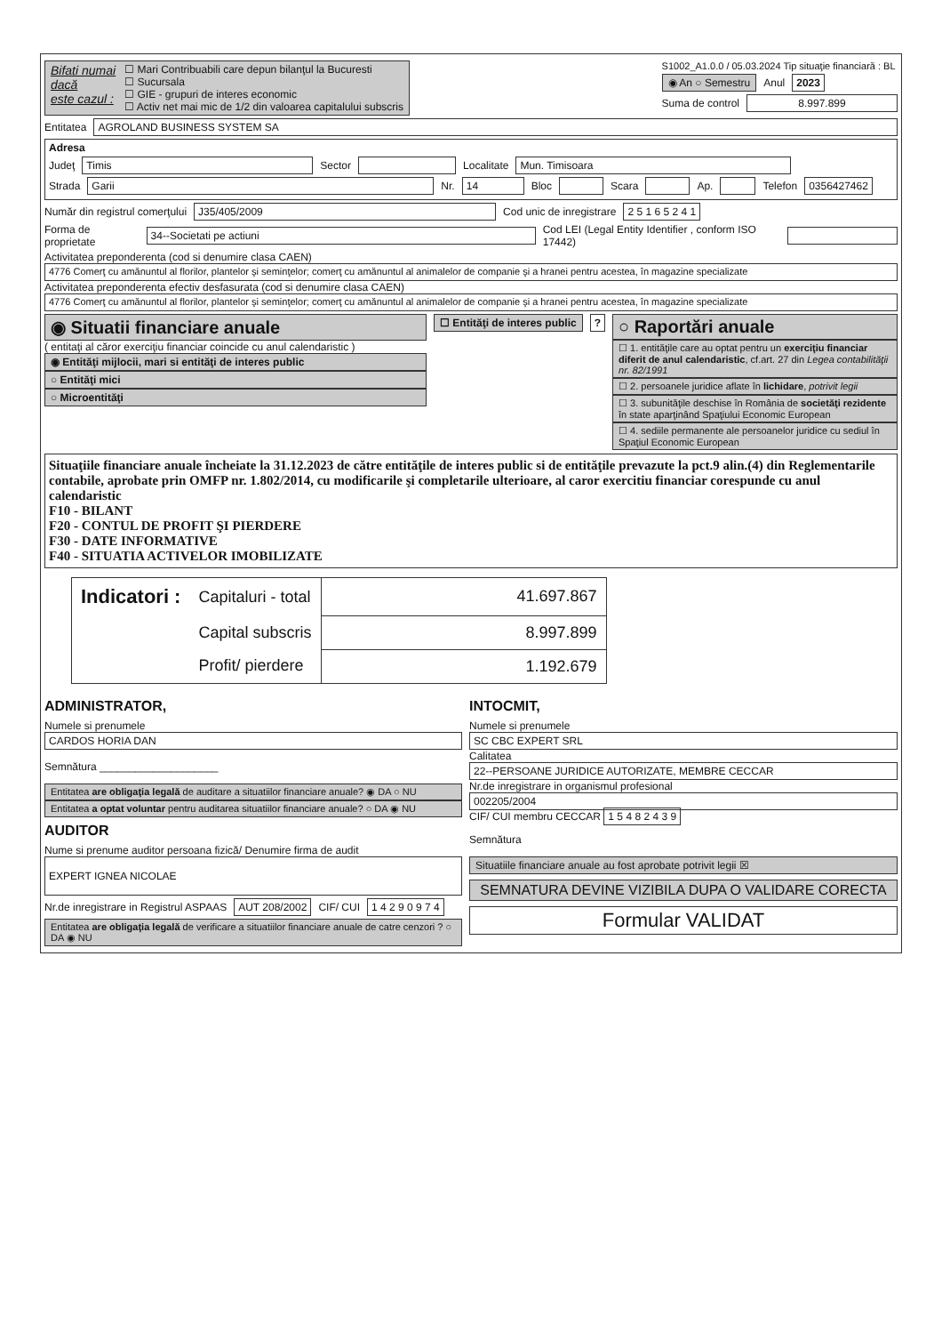Bifati numai
dacă
este cazul :
☐ Mari Contribuabili care depun bilanţul la Bucuresti
☐ Sucursala
☐ GIE - grupuri de interes economic
☐ Activ net mai mic de 1/2 din valoarea capitalului subscris
S1002_A1.0.0 / 05.03.2024 Tip situaţie financiară : BL
◉ An ○ Semestru Anul 2023
Suma de control 8.997.899
Entitatea AGROLAND BUSINESS SYSTEM SA
Adresa
Judeţ Timis Sector Localitate Mun. Timisoara
Strada Garii Nr. 14 Bloc Scara Ap. Telefon 0356427462
Număr din registrul comerţului J35/405/2009 Cod unic de inregistrare 2 5 1 6 5 2 4 1
Forma de proprietate 34--Societati pe actiuni Cod LEI (Legal Entity Identifier , conform ISO 17442)
Activitatea preponderenta (cod si denumire clasa CAEN)
4776 Comerţ cu amănuntul al florilor, plantelor şi seminţelor; comerţ cu amănuntul al animalelor de companie şi a hranei pentru acestea, în magazine specializate
Activitatea preponderenta efectiv desfasurata (cod si denumire clasa CAEN)
4776 Comerţ cu amănuntul al florilor, plantelor şi seminţelor; comerţ cu amănuntul al animalelor de companie şi a hranei pentru acestea, în magazine specializate
◉ Situatii financiare anuale
( entitaţi al căror exerciţiu financiar coincide cu anul calendaristic )
◉ Entităţi mijlocii, mari si entităţi de interes public
○ Entităţi mici
○ Microentităţi
☐ Entităţi de interes public ?
○ Raportări anuale
☐ 1. entităţile care au optat pentru un exerciţiu financiar diferit de anul calendaristic, cf.art. 27 din Legea contabilităţii nr. 82/1991
☐ 2. persoanele juridice aflate în lichidare, potrivit legii
☐ 3. subunităţile deschise în România de societăţi rezidente în state aparţinând Spaţiului Economic European
☐ 4. sediile permanente ale persoanelor juridice cu sediul în Spaţiul Economic European
Situaţiile financiare anuale încheiate la 31.12.2023 de către entităţile de interes public si de entităţile prevazute la pct.9 alin.(4) din Reglementarile contabile, aprobate prin OMFP nr. 1.802/2014, cu modificarile şi completarile ulterioare, al caror exercitiu financiar corespunde cu anul calendaristic
F10 - BILANT
F20 - CONTUL DE PROFIT ŞI PIERDERE
F30 - DATE INFORMATIVE
F40 - SITUATIA ACTIVELOR IMOBILIZATE
| Indicatori : | Capitaluri - total | 41.697.867 |
| | Capital subscris | 8.997.899 |
| | Profit/ pierdere | 1.192.679 |
ADMINISTRATOR,
Numele si prenumele
CARDOS HORIA DAN
Semnătura ____________________
Entitatea are obligaţia legală de auditare a situatiilor financiare anuale? ◉ DA ○ NU
Entitatea a optat voluntar pentru auditarea situatiilor financiare anuale? ○ DA ◉ NU
AUDITOR
Nume si prenume auditor persoana fizică/ Denumire firma de audit
EXPERT IGNEA NICOLAE
Nr.de inregistrare in Registrul ASPAAS AUT 208/2002 CIF/ CUI 1 4 2 9 0 9 7 4
Entitatea are obligaţia legală de verificare a situatiilor financiare anuale de catre cenzori ? ○ DA ◉ NU
INTOCMIT,
Numele si prenumele
SC CBC EXPERT SRL
Calitatea
22--PERSOANE JURIDICE AUTORIZATE, MEMBRE CECCAR
Nr.de inregistrare in organismul profesional
002205/2004
CIF/ CUI membru CECCAR 1 5 4 8 2 4 3 9
Semnătura
Situatiile financiare anuale au fost aprobate potrivit legii ☒
SEMNATURA DEVINE VIZIBILA DUPA O VALIDARE CORECTA
Formular VALIDAT